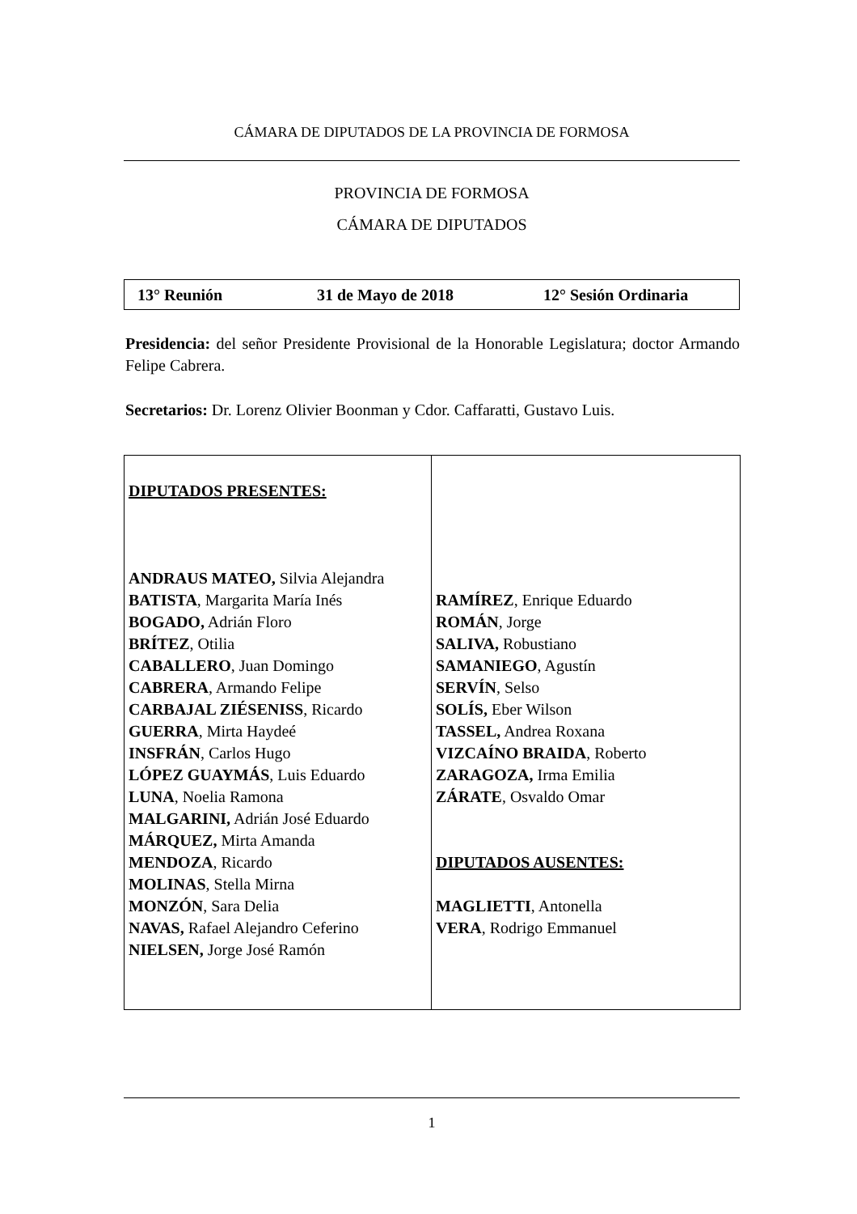CÁMARA DE DIPUTADOS DE LA PROVINCIA DE FORMOSA
PROVINCIA DE FORMOSA
CÁMARA DE DIPUTADOS
13° Reunión 31 de Mayo de 2018 12° Sesión Ordinaria
Presidencia: del señor Presidente Provisional de la Honorable Legislatura; doctor Armando Felipe Cabrera.
Secretarios: Dr. Lorenz Olivier Boonman y Cdor. Caffaratti, Gustavo Luis.
| DIPUTADOS PRESENTES: ANDRAUS MATEO, Silvia Alejandra BATISTA , Margarita María Inés BOGADO, Adrián Floro BRÍTEZ , Otilia CABALLERO , Juan Domingo CABRERA , Armando Felipe CARBAJAL ZIÉSENISS , Ricardo GUERRA , Mirta Haydeé INSFRÁN , Carlos Hugo LÓPEZ GUAYMÁS , Luis Eduardo LUNA , Noelia Ramona MALGARINI, Adrián José Eduardo MÁRQUEZ, Mirta Amanda MENDOZA , Ricardo MOLINAS , Stella Mirna MONZÓN , Sara Delia NAVAS, Rafael Alejandro Ceferino NIELSEN, Jorge José Ramón | RAMÍREZ , Enrique Eduardo ROMÁN , Jorge SALIVA, Robustiano SAMANIEGO , Agustín SERVÍN , Selso SOLÍS, Eber Wilson TASSEL, Andrea Roxana VIZCAÍNO BRAIDA , Roberto ZARAGOZA, Irma Emilia ZÁRATE , Osvaldo Omar DIPUTADOS AUSENTES: MAGLIETTI , Antonella VERA , Rodrigo Emmanuel |
1